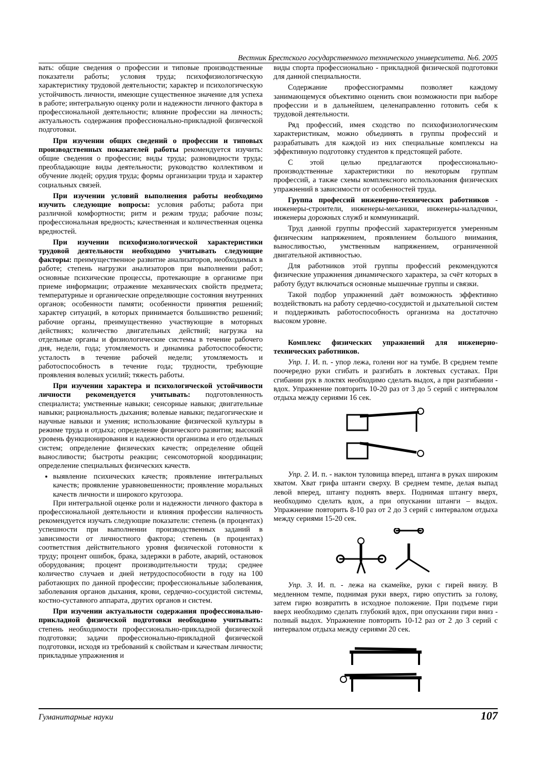Вестник Брестского государственного технического университета. №6. 2005
вать: общие сведения о профессии и типовые производственные показатели работы; условия труда; психофизиологическую характеристику трудовой деятельности; характер и психологическую устойчивость личности, имеющие существенное значение для успеха в работе; интегральную оценку роли и надежности личного фактора в профессиональной деятельности; влияние профессии на личность; актуальность содержания профессионально-прикладной физической подготовки.
При изучении общих сведений о профессии и типовых производственных показателей работы рекомендуется изучить: общие сведения о профессии; виды труда; разновидности труда; преобладающие виды деятельности; руководство коллективом и обучение людей; орудия труда; формы организации труда и характер социальных связей.
При изучении условий выполнения работы необходимо изучить следующие вопросы: условия работы; работа при различной комфортности; ритм и режим труда; рабочие позы; профессиональная вредность; качественная и количественная оценка вредностей.
При изучении психофизиологической характеристики трудовой деятельности необходимо учитывать следующие факторы: преимущественное развитие анализаторов, необходимых в работе; степень нагрузки анализаторов при выполнении работ; основные психические процессы, протекающие в организме при приеме информации; отражение механических свойств предмета; температурные и органические определяющие состояния внутренних органов; особенности памяти; особенности принятия решений; характер ситуаций, в которых принимается большинство решений; рабочие органы, преимущественно участвующие в моторных действиях; количество двигательных действий; нагрузка на отдельные органы и физиологические системы в течение рабочего дня, недели, года; утомляемость и динамика работоспособности; усталость в течение рабочей недели; утомляемость и работоспособность в течение года; трудности, требующие проявления волевых усилий; тяжесть работы.
При изучении характера и психологической устойчивости личности рекомендуется учитывать: подготовленность специалиста; умственные навыки; сенсорные навыки; двигательные навыки; рациональность дыхания; волевые навыки; педагогические и научные навыки и умения; использование физической культуры в режиме труда и отдыха; определение физического развития; высокий уровень функционирования и надежности организма и его отдельных систем; определение физических качеств; определение общей выносливости; быстроты реакции; сенсомоторной координации; определение специальных физических качеств.
выявление психических качеств; проявление интегральных качеств; проявление уравновешенности; проявление моральных качеств личности и широкого кругозора.
При интегральной оценке роли и надежности личного фактора в профессиональной деятельности и влияния профессии наличность рекомендуется изучать следующие показатели: степень (в процентах) успешности при выполнении производственных заданий в зависимости от личностного фактора; степень (в процентах) соответствия действительного уровня физической готовности к труду; процент ошибок, брака, задержки в работе, аварий, остановок оборудования; процент производительности труда; среднее количество случаев и дней нетрудоспособности в году на 100 работающих по данной профессии; профессиональные заболевания, заболевания органов дыхания, крови, сердечно-сосудистой системы, костно-суставного аппарата, других органов и систем.
При изучении актуальности содержания профессионально-прикладной физической подготовки необходимо учитывать: степень необходимости профессионально-прикладной физической подготовки; задачи профессионально-прикладной физической подготовки, исходя из требований к свойствам и качествам личности; прикладные упражнения и
виды спорта профессионально - прикладной физической подготовки для данной специальности.
Содержание профессиограммы позволяет каждому занимающемуся объективно оценить свои возможности при выборе профессии и в дальнейшем, целенаправленно готовить себя к трудовой деятельности.
Ряд профессий, имея сходство по психофизиологическим характеристикам, можно объединять в группы профессий и разрабатывать для каждой из них специальные комплексы на эффективную подготовку студентов к предстоящей работе.
С этой целью предлагаются профессионально- производственные характеристики по некоторым группам профессий, а также схемы комплексного использования физических упражнений в зависимости от особенностей труда.
Группа профессий инженерно-технических работников - инженеры-строители, инженеры-механики, инженеры-наладчики, инженеры дорожных служб и коммуникаций.
Труд данной группы профессий характеризуется умеренным физическим напряжением, проявлением большого внимания, выносливостью, умственным напряжением, ограниченной двигательной активностью.
Для работников этой группы профессий рекомендуются физические упражнения динамического характера, за счёт которых в работу будут включаться основные мышечные группы и связки.
Такой подбор упражнений даёт возможность эффективно воздействовать на работу сердечно-сосудистой и дыхательной систем и поддерживать работоспособность организма на достаточно высоком уровне.
Комплекс физических упражнений для инженерно-технических работников.
Упр. 1. И. п. - упор лежа, голени ног на тумбе. В среднем темпе поочередно руки сгибать и разгибать в локтевых суставах. При сгибании рук в локтях необходимо сделать выдох, а при разгибании - вдох. Упражнение повторить 10-20 раз от 3 до 5 серий с интервалом отдыха между сериями 16 сек.
Упр. 2. И. п. - наклон туловища вперед, штанга в руках широким хватом. Хват грифа штанги сверху. В среднем темпе, делая выпад левой вперед, штангу поднять вверх. Поднимая штангу вверх, необходимо сделать вдох, а при опускании штанги – выдох. Упражнение повторить 8-10 раз от 2 до 3 серий с интервалом отдыха между сериями 15-20 сек.
Упр. 3. И. п. - лежа на скамейке, руки с гирей внизу. В медленном темпе, поднимая руки вверх, гирю опустить за голову, затем гирю возвратить в исходное положение. При подъеме гири вверх необходимо сделать глубокий вдох, при опускании гири вниз - полный выдох. Упражнение повторить 10-12 раз от 2 до 3 серий с интервалом отдыха между сериями 20 сек.
Гуманитарные науки 107